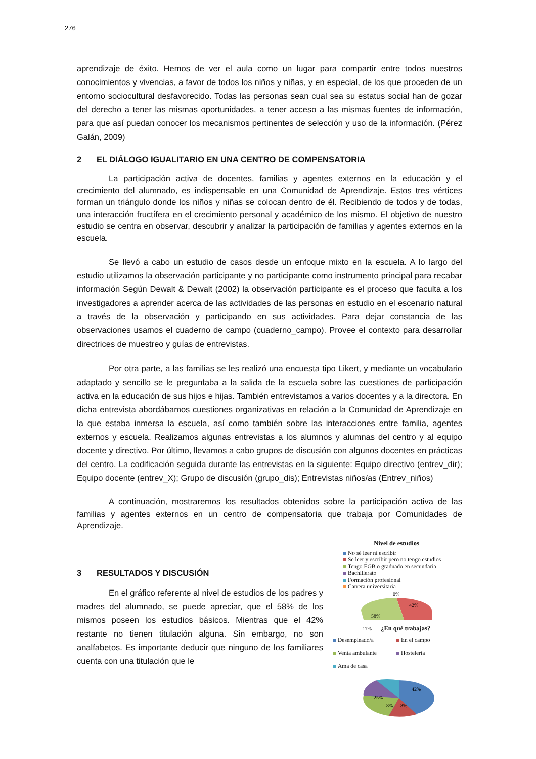276
aprendizaje de éxito. Hemos de ver el aula como un lugar para compartir entre todos nuestros conocimientos y vivencias, a favor de todos los niños y niñas, y en especial, de los que proceden de un entorno sociocultural desfavorecido. Todas las personas sean cual sea su estatus social han de gozar del derecho a tener las mismas oportunidades, a tener acceso a las mismas fuentes de información, para que así puedan conocer los mecanismos pertinentes de selección y uso de la información. (Pérez Galán, 2009)
2 EL DIÁLOGO IGUALITARIO EN UNA CENTRO DE COMPENSATORIA
La participación activa de docentes, familias y agentes externos en la educación y el crecimiento del alumnado, es indispensable en una Comunidad de Aprendizaje. Estos tres vértices forman un triángulo donde los niños y niñas se colocan dentro de él. Recibiendo de todos y de todas, una interacción fructífera en el crecimiento personal y académico de los mismo. El objetivo de nuestro estudio se centra en observar, descubrir y analizar la participación de familias y agentes externos en la escuela.
Se llevó a cabo un estudio de casos desde un enfoque mixto en la escuela. A lo largo del estudio utilizamos la observación participante y no participante como instrumento principal para recabar información Según Dewalt & Dewalt (2002) la observación participante es el proceso que faculta a los investigadores a aprender acerca de las actividades de las personas en estudio en el escenario natural a través de la observación y participando en sus actividades. Para dejar constancia de las observaciones usamos el cuaderno de campo (cuaderno_campo). Provee el contexto para desarrollar directrices de muestreo y guías de entrevistas.
Por otra parte, a las familias se les realizó una encuesta tipo Likert, y mediante un vocabulario adaptado y sencillo se le preguntaba a la salida de la escuela sobre las cuestiones de participación activa en la educación de sus hijos e hijas. También entrevistamos a varios docentes y a la directora. En dicha entrevista abordábamos cuestiones organizativas en relación a la Comunidad de Aprendizaje en la que estaba inmersa la escuela, así como también sobre las interacciones entre familia, agentes externos y escuela. Realizamos algunas entrevistas a los alumnos y alumnas del centro y al equipo docente y directivo. Por último, llevamos a cabo grupos de discusión con algunos docentes en prácticas del centro. La codificación seguida durante las entrevistas en la siguiente: Equipo directivo (entrev_dir); Equipo docente (entrev_X); Grupo de discusión (grupo_dis); Entrevistas niños/as (Entrev_niños)
A continuación, mostraremos los resultados obtenidos sobre la participación activa de las familias y agentes externos en un centro de compensatoria que trabaja por Comunidades de Aprendizaje.
3 RESULTADOS Y DISCUSIÓN
En el gráfico referente al nivel de estudios de los padres y madres del alumnado, se puede apreciar, que el 58% de los mismos poseen los estudios básicos. Mientras que el 42% restante no tienen titulación alguna. Sin embargo, no son analfabetos. Es importante deducir que ninguno de los familiares cuenta con una titulación que le
Nivel de estudios
No sé leer ni escribir
Se leer y escribir pero no tengo estudios
Tengo EGB o graduado en secundaria
Bachillerato
Formación profesional
Carrera universitaria
0%
42%
58%
17% ¿En qué trabajas?
Desempleado/a
En el campo
Venta ambulante
Hostelería
Ama de casa
42%
25%
8%
8%